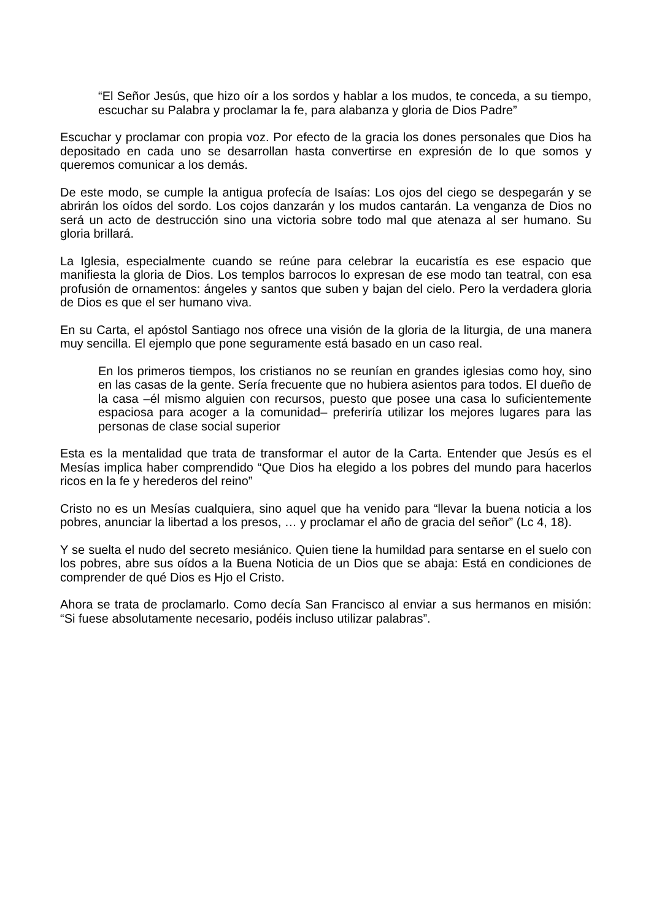“El Señor Jesús, que hizo oír a los sordos y hablar a los mudos, te conceda, a su tiempo, escuchar su Palabra y proclamar la fe, para alabanza y gloria de Dios Padre”
Escuchar y proclamar con propia voz. Por efecto de la gracia los dones personales que Dios ha depositado en cada uno se desarrollan hasta convertirse en expresión de lo que somos y queremos comunicar a los demás.
De este modo, se cumple la antigua profecía de Isaías: Los ojos del ciego se despegarán y se abrirán los oídos del sordo. Los cojos danzarán y los mudos cantarán. La venganza de Dios no será un acto de destrucción sino una victoria sobre todo mal que atenaza al ser humano. Su gloria brillará.
La Iglesia, especialmente cuando se reúne para celebrar la eucaristía es ese espacio que manifiesta la gloria de Dios. Los templos barrocos lo expresan de ese modo tan teatral, con esa profusión de ornamentos: ángeles y santos que suben y bajan del cielo. Pero la verdadera gloria de Dios es que el ser humano viva.
En su Carta, el apóstol Santiago nos ofrece una visión de la gloria de la liturgia, de una manera muy sencilla. El ejemplo que pone seguramente está basado en un caso real.
En los primeros tiempos, los cristianos no se reunían en grandes iglesias como hoy, sino en las casas de la gente. Sería frecuente que no hubiera asientos para todos. El dueño de la casa –él mismo alguien con recursos, puesto que posee una casa lo suficientemente espaciosa para acoger a la comunidad– preferiría utilizar los mejores lugares para las personas de clase social superior
Esta es la mentalidad que trata de transformar el autor de la Carta. Entender que Jesús es el Mesías implica haber comprendido “Que Dios ha elegido a los pobres del mundo para hacerlos ricos en la fe y herederos del reino”
Cristo no es un Mesías cualquiera, sino aquel que ha venido para “llevar la buena noticia a los pobres, anunciar la libertad a los presos, … y proclamar el año de gracia del señor” (Lc 4, 18).
Y se suelta el nudo del secreto mesiánico. Quien tiene la humildad para sentarse en el suelo con los pobres, abre sus oídos a la Buena Noticia de un Dios que se abaja: Está en condiciones de comprender de qué Dios es Hjo el Cristo.
Ahora se trata de proclamarlo. Como decía San Francisco al enviar a sus hermanos en misión: “Si fuese absolutamente necesario, podéis incluso utilizar palabras”.